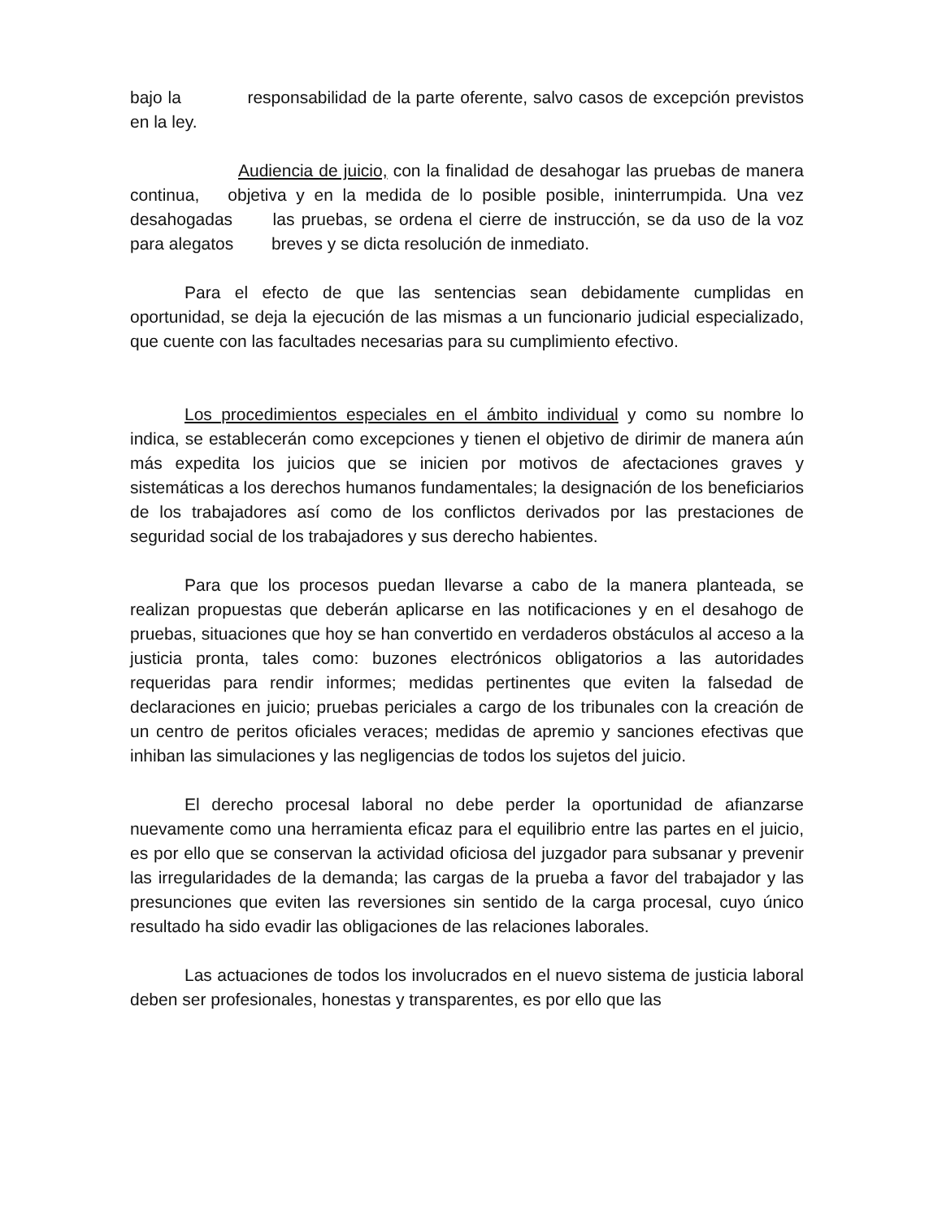bajo la responsabilidad de la parte oferente, salvo casos de excepción previstos en la ley.
Audiencia de juicio, con la finalidad de desahogar las pruebas de manera continua, objetiva y en la medida de lo posible posible, ininterrumpida. Una vez desahogadas las pruebas, se ordena el cierre de instrucción, se da uso de la voz para alegatos breves y se dicta resolución de inmediato.
Para el efecto de que las sentencias sean debidamente cumplidas en oportunidad, se deja la ejecución de las mismas a un funcionario judicial especializado, que cuente con las facultades necesarias para su cumplimiento efectivo.
Los procedimientos especiales en el ámbito individual y como su nombre lo indica, se establecerán como excepciones y tienen el objetivo de dirimir de manera aún más expedita los juicios que se inicien por motivos de afectaciones graves y sistemáticas a los derechos humanos fundamentales; la designación de los beneficiarios de los trabajadores así como de los conflictos derivados por las prestaciones de seguridad social de los trabajadores y sus derecho habientes.
Para que los procesos puedan llevarse a cabo de la manera planteada, se realizan propuestas que deberán aplicarse en las notificaciones y en el desahogo de pruebas, situaciones que hoy se han convertido en verdaderos obstáculos al acceso a la justicia pronta, tales como: buzones electrónicos obligatorios a las autoridades requeridas para rendir informes; medidas pertinentes que eviten la falsedad de declaraciones en juicio; pruebas periciales a cargo de los tribunales con la creación de un centro de peritos oficiales veraces; medidas de apremio y sanciones efectivas que inhiban las simulaciones y las negligencias de todos los sujetos del juicio.
El derecho procesal laboral no debe perder la oportunidad de afianzarse nuevamente como una herramienta eficaz para el equilibrio entre las partes en el juicio, es por ello que se conservan la actividad oficiosa del juzgador para subsanar y prevenir las irregularidades de la demanda; las cargas de la prueba a favor del trabajador y las presunciones que eviten las reversiones sin sentido de la carga procesal, cuyo único resultado ha sido evadir las obligaciones de las relaciones laborales.
Las actuaciones de todos los involucrados en el nuevo sistema de justicia laboral deben ser profesionales, honestas y transparentes, es por ello que las